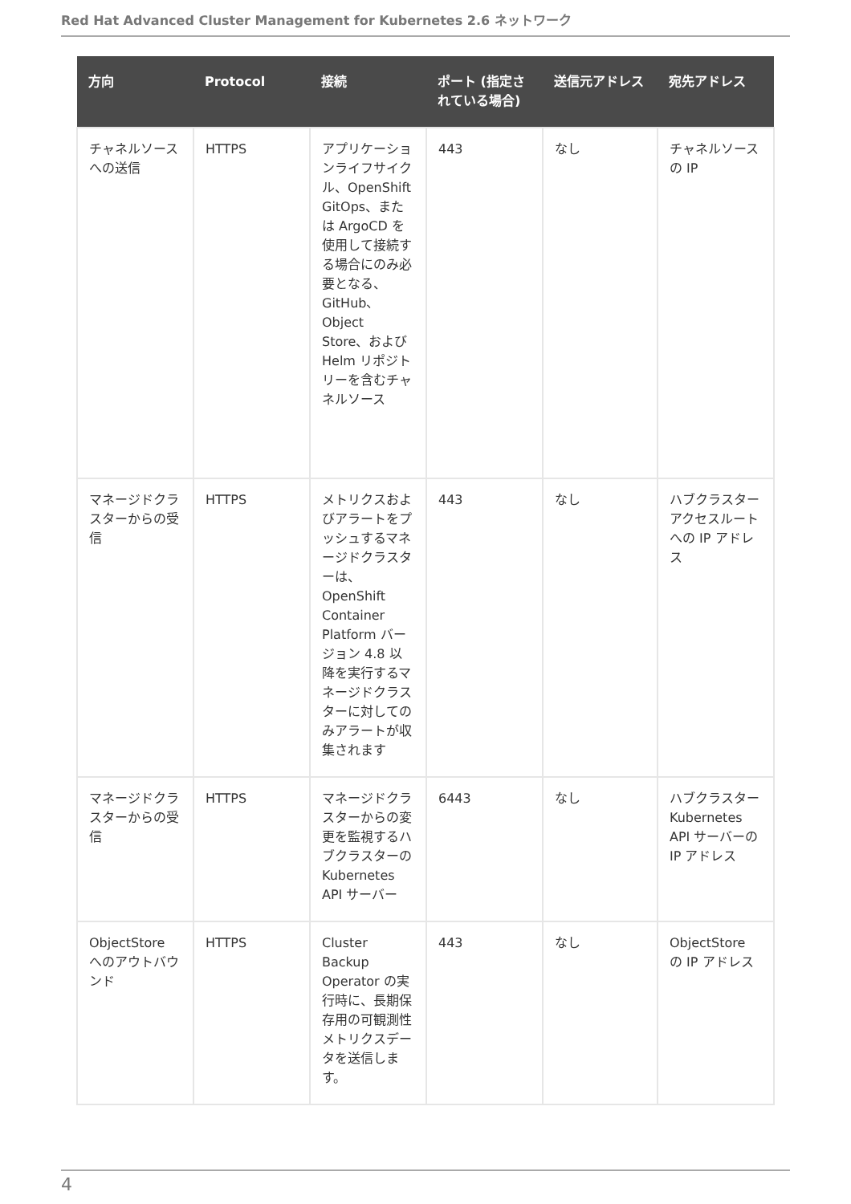Red Hat Advanced Cluster Management for Kubernetes 2.6 ネットワーク
| 方向 | Protocol | 接続 | ポート (指定されている場合) | 送信元アドレス | 宛先アドレス |
| --- | --- | --- | --- | --- | --- |
| チャネルソースへの送信 | HTTPS | アプリケーションライフサイクル、OpenShift GitOps、または ArgoCD を使用して接続する場合にのみ必要となる、GitHub、Object Store、および Helm リポジトリーを含むチャネルソース | 443 | なし | チャネルソースの IP |
| マネージドクラスターからの受信 | HTTPS | メトリクスおよびアラートをプッシュするマネージドクラスターは、OpenShift Container Platform バージョン 4.8 以降を実行するマネージドクラスターに対してのみアラートが収集されます | 443 | なし | ハブクラスターアクセスルートへの IP アドレス |
| マネージドクラスターからの受信 | HTTPS | マネージドクラスターからの変更を監視するハブクラスターの Kubernetes API サーバー | 6443 | なし | ハブクラスター Kubernetes API サーバーの IP アドレス |
| ObjectStore へのアウトバウンド | HTTPS | Cluster Backup Operator の実行時に、長期保存用の可観測性メトリクスデータを送信します。 | 443 | なし | ObjectStore の IP アドレス |
4